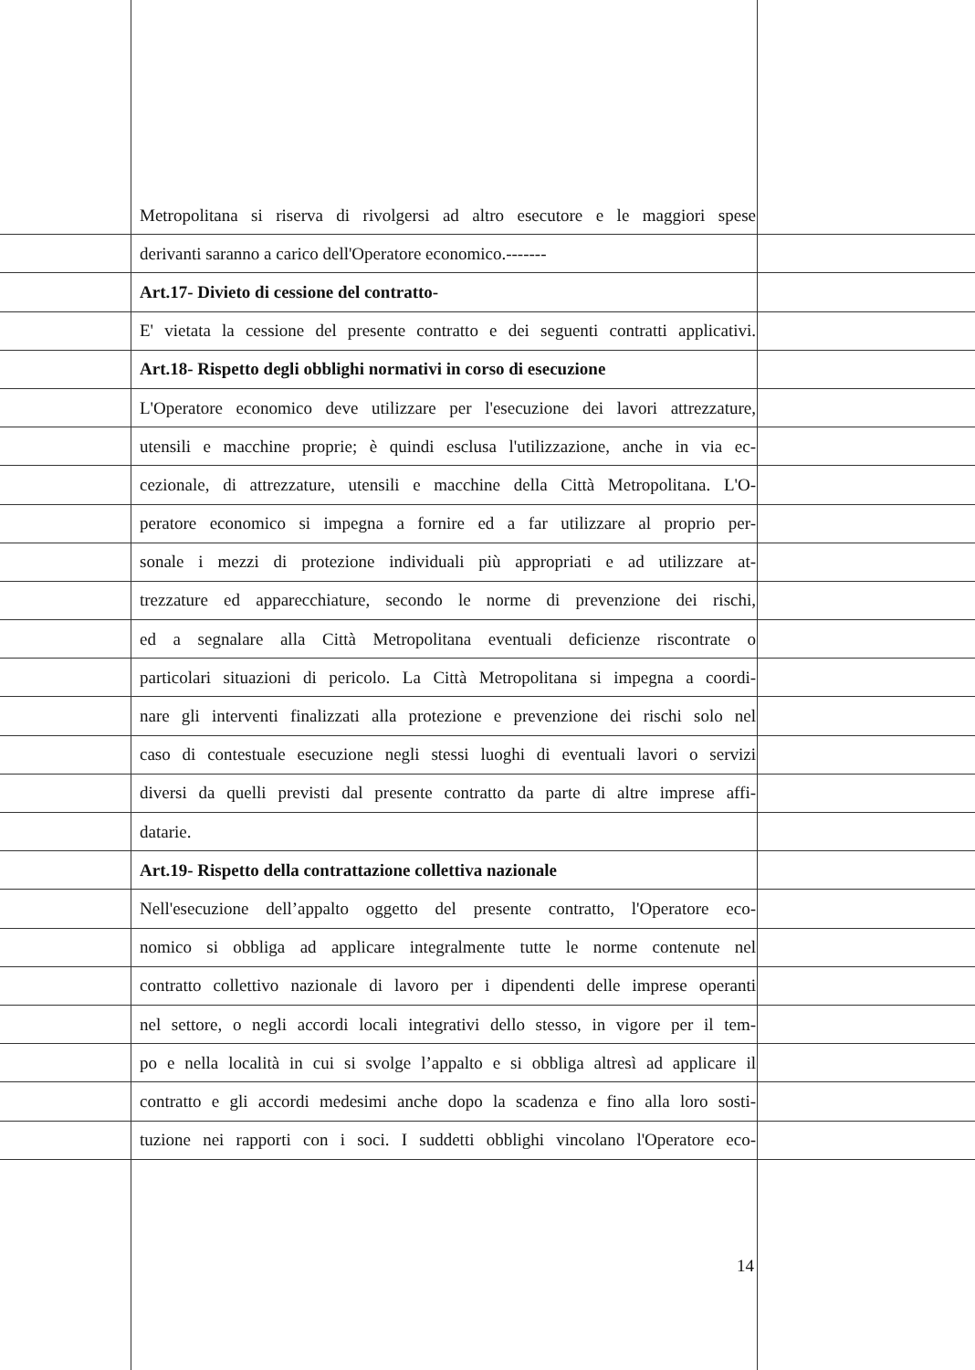Metropolitana si riserva di rivolgersi ad altro esecutore e le maggiori spese
derivanti saranno a carico dell'Operatore economico.-------
Art.17- Divieto di cessione del contratto-
E' vietata la cessione del presente contratto e dei seguenti contratti applicativi.
Art.18- Rispetto degli obblighi normativi in corso di esecuzione
L'Operatore economico deve utilizzare per l'esecuzione dei lavori attrezzature,
utensili e macchine proprie; è quindi esclusa l'utilizzazione, anche in via ec-
cezionale, di attrezzature, utensili e macchine della Città Metropolitana. L'O-
peratore economico si impegna a fornire ed a far utilizzare al proprio per-
sonale i mezzi di protezione individuali più appropriati e ad utilizzare at-
trezzature ed apparecchiature, secondo le norme di prevenzione dei rischi,
ed a segnalare alla Città Metropolitana eventuali deficienze riscontrate o
particolari situazioni di pericolo. La Città Metropolitana si impegna a coordi-
nare gli interventi finalizzati alla protezione e prevenzione dei rischi solo nel
caso di contestuale esecuzione negli stessi luoghi di eventuali lavori o servizi
diversi da quelli previsti dal presente contratto da parte di altre imprese affi-
datarie.
Art.19- Rispetto della contrattazione collettiva nazionale
Nell'esecuzione dell’appalto oggetto del presente contratto, l'Operatore eco-
nomico si obbliga ad applicare integralmente tutte le norme contenute nel
contratto collettivo nazionale di lavoro per i dipendenti delle imprese operanti
nel settore, o negli accordi locali integrativi dello stesso, in vigore per il tem-
po e nella località in cui si svolge l’appalto e si obbliga altresì ad applicare il
contratto e gli accordi medesimi anche dopo la scadenza e fino alla loro sosti-
tuzione nei rapporti con i soci. I suddetti obblighi vincolano l'Operatore eco-
14